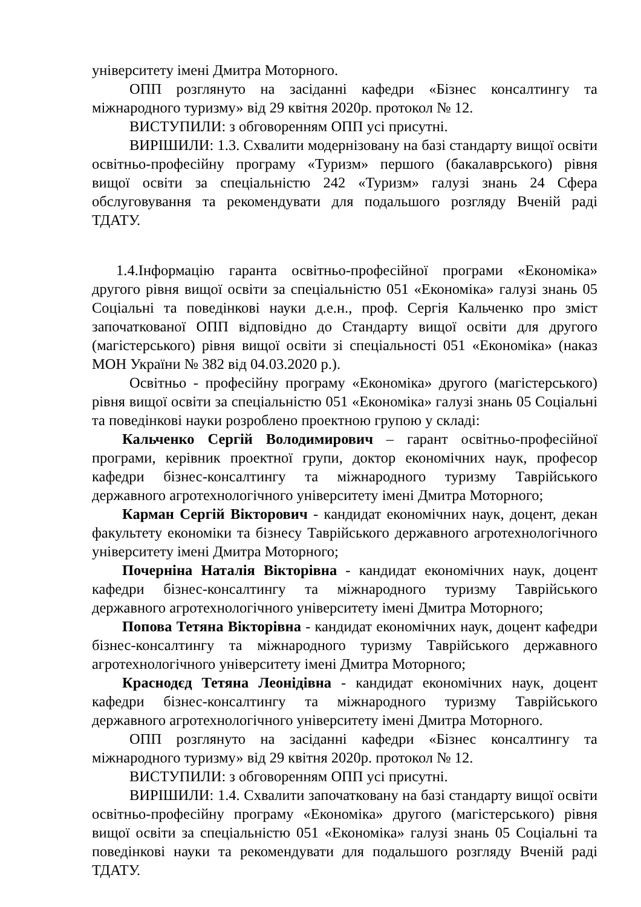університету імені Дмитра Моторного.
ОПП розглянуто на засіданні кафедри «Бізнес консалтингу та міжнародного туризму» від 29 квітня 2020р. протокол № 12.
ВИСТУПИЛИ: з обговоренням ОПП усі присутні.
ВИРІШИЛИ: 1.3. Схвалити модернізовану на базі стандарту вищої освіти освітньо-професійну програму «Туризм» першого (бакалаврського) рівня вищої освіти за спеціальністю 242 «Туризм» галузі знань 24 Сфера обслуговування та рекомендувати для подальшого розгляду Вченій раді ТДАТУ.
1.4.Інформацію гаранта освітньо-професійної програми «Економіка» другого рівня вищої освіти за спеціальністю 051 «Економіка» галузі знань 05 Соціальні та поведінкові науки д.е.н., проф. Сергія Кальченко про зміст започаткованої ОПП відповідно до Стандарту вищої освіти для другого (магістерського) рівня вищої освіти зі спеціальності 051 «Економіка» (наказ МОН України № 382 від 04.03.2020 р.).
Освітньо - професійну програму «Економіка» другого (магістерського) рівня вищої освіти за спеціальністю 051 «Економіка» галузі знань 05 Соціальні та поведінкові науки розроблено проектною групою у складі:
Кальченко Сергій Володимирович – гарант освітньо-професійної програми, керівник проектної групи, доктор економічних наук, професор кафедри бізнес-консалтингу та міжнародного туризму Таврійського державного агротехнологічного університету імені Дмитра Моторного;
Карман Сергій Вікторович - кандидат економічних наук, доцент, декан факультету економіки та бізнесу Таврійського державного агротехнологічного університету імені Дмитра Моторного;
Почерніна Наталія Вікторівна - кандидат економічних наук, доцент кафедри бізнес-консалтингу та міжнародного туризму Таврійського державного агротехнологічного університету імені Дмитра Моторного;
Попова Тетяна Вікторівна - кандидат економічних наук, доцент кафедри бізнес-консалтингу та міжнародного туризму Таврійського державного агротехнологічного університету імені Дмитра Моторного;
Краснодєд Тетяна Леонідівна - кандидат економічних наук, доцент кафедри бізнес-консалтингу та міжнародного туризму Таврійського державного агротехнологічного університету імені Дмитра Моторного.
ОПП розглянуто на засіданні кафедри «Бізнес консалтингу та міжнародного туризму» від 29 квітня 2020р. протокол № 12.
ВИСТУПИЛИ: з обговоренням ОПП усі присутні.
ВИРІШИЛИ: 1.4. Схвалити започатковану на базі стандарту вищої освіти освітньо-професійну програму «Економіка» другого (магістерського) рівня вищої освіти за спеціальністю 051 «Економіка» галузі знань 05 Соціальні та поведінкові науки та рекомендувати для подальшого розгляду Вченій раді ТДАТУ.